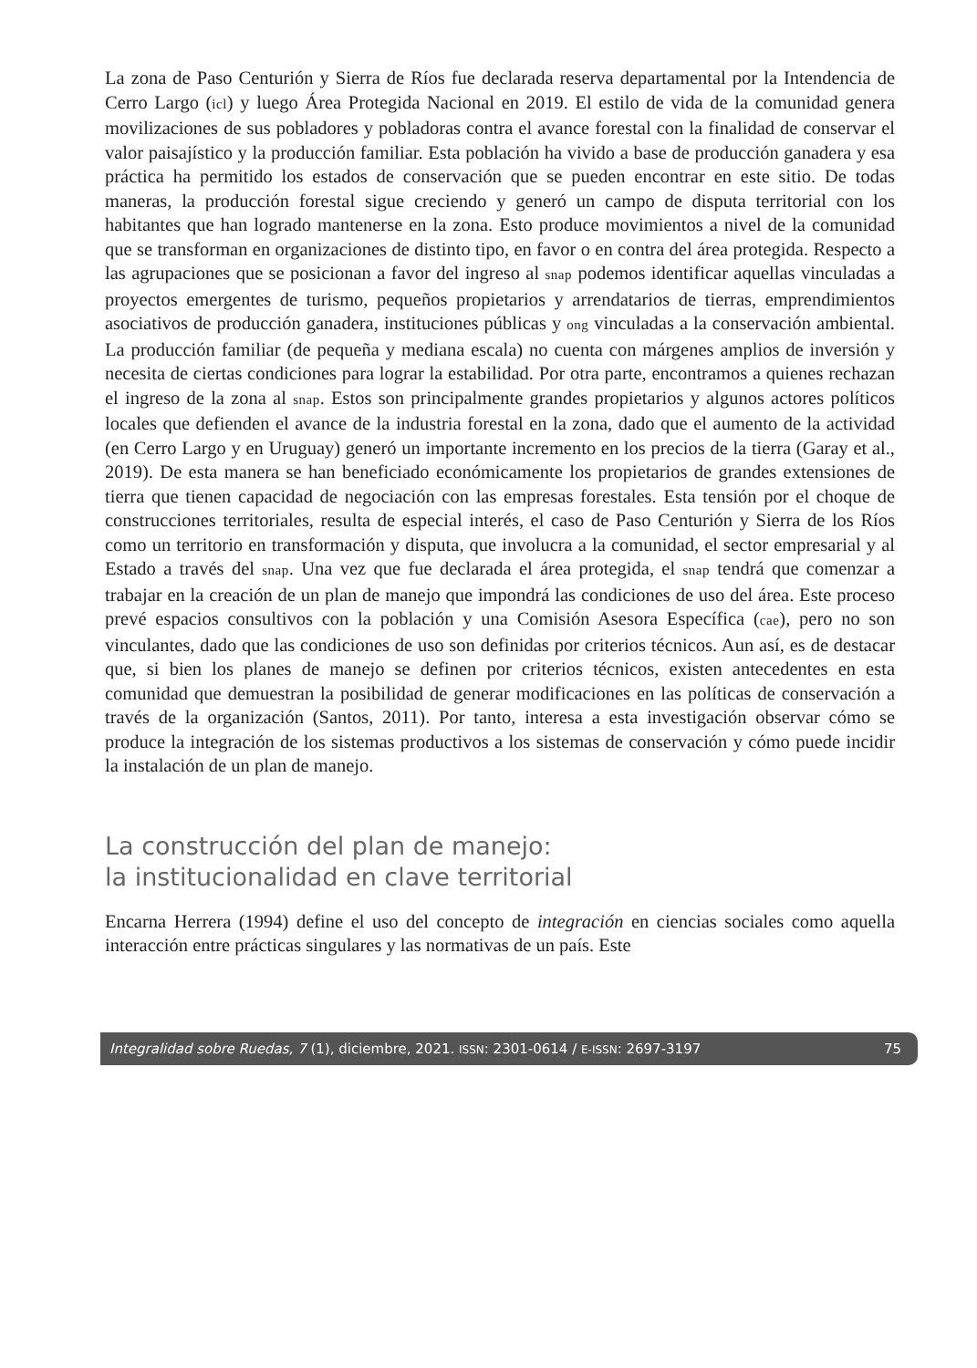La zona de Paso Centurión y Sierra de Ríos fue declarada reserva departamental por la Intendencia de Cerro Largo (icl) y luego Área Protegida Nacional en 2019. El estilo de vida de la comunidad genera movilizaciones de sus pobladores y pobladoras contra el avance forestal con la finalidad de conservar el valor paisajístico y la producción familiar. Esta población ha vivido a base de producción ganadera y esa práctica ha permitido los estados de conservación que se pueden encontrar en este sitio. De todas maneras, la producción forestal sigue creciendo y generó un campo de disputa territorial con los habitantes que han logrado mantenerse en la zona. Esto produce movimientos a nivel de la comunidad que se transforman en organizaciones de distinto tipo, en favor o en contra del área protegida. Respecto a las agrupaciones que se posicionan a favor del ingreso al snap podemos identificar aquellas vinculadas a proyectos emergentes de turismo, pequeños propietarios y arrendatarios de tierras, emprendimientos asociativos de producción ganadera, instituciones públicas y ong vinculadas a la conservación ambiental. La producción familiar (de pequeña y mediana escala) no cuenta con márgenes amplios de inversión y necesita de ciertas condiciones para lograr la estabilidad. Por otra parte, encontramos a quienes rechazan el ingreso de la zona al snap. Estos son principalmente grandes propietarios y algunos actores políticos locales que defienden el avance de la industria forestal en la zona, dado que el aumento de la actividad (en Cerro Largo y en Uruguay) generó un importante incremento en los precios de la tierra (Garay et al., 2019). De esta manera se han beneficiado económicamente los propietarios de grandes extensiones de tierra que tienen capacidad de negociación con las empresas forestales. Esta tensión por el choque de construcciones territoriales, resulta de especial interés, el caso de Paso Centurión y Sierra de los Ríos como un territorio en transformación y disputa, que involucra a la comunidad, el sector empresarial y al Estado a través del snap. Una vez que fue declarada el área protegida, el snap tendrá que comenzar a trabajar en la creación de un plan de manejo que impondrá las condiciones de uso del área. Este proceso prevé espacios consultivos con la población y una Comisión Asesora Específica (cae), pero no son vinculantes, dado que las condiciones de uso son definidas por criterios técnicos. Aun así, es de destacar que, si bien los planes de manejo se definen por criterios técnicos, existen antecedentes en esta comunidad que demuestran la posibilidad de generar modificaciones en las políticas de conservación a través de la organización (Santos, 2011). Por tanto, interesa a esta investigación observar cómo se produce la integración de los sistemas productivos a los sistemas de conservación y cómo puede incidir la instalación de un plan de manejo.
La construcción del plan de manejo:
la institucionalidad en clave territorial
Encarna Herrera (1994) define el uso del concepto de integración en ciencias sociales como aquella interacción entre prácticas singulares y las normativas de un país. Este
Integralidad sobre Ruedas, 7 (1), diciembre, 2021. ISSN: 2301-0614 / E-ISSN: 2697-3197 75